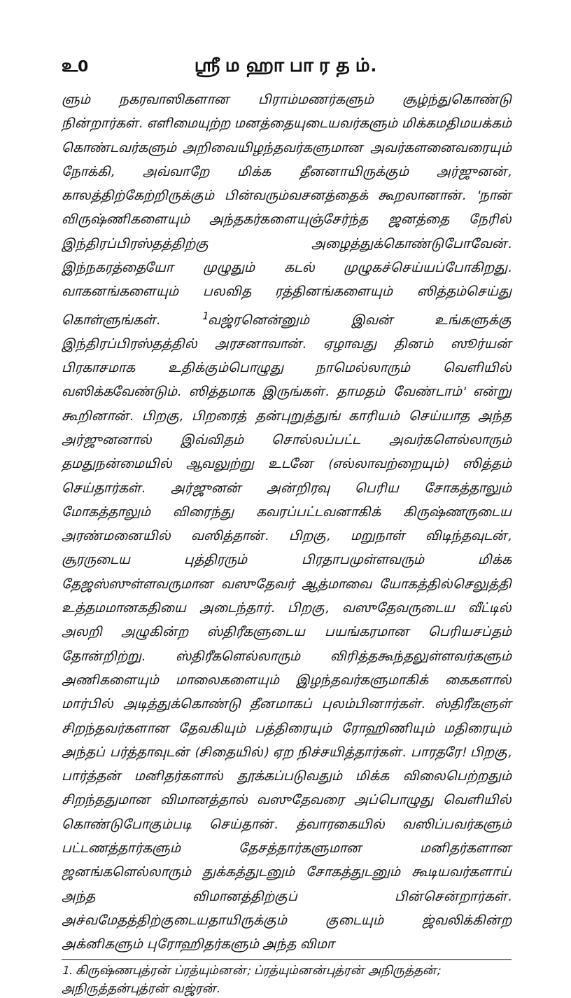உ0 ஸ்ரீ ம ஹா பா ர த ம்.
ளும் நகரவாஸிகளான பிராம்மணர்களும் சூழ்ந்துகொண்டு நின்றார்கள். எளிமையுற்ற மனத்தையுடையவர்களும் மிக்கமதிமயக்கம் கொண்டவர்களும் அறிவையிழந்தவர்களுமான அவர்களனைவரையும் நோக்கி, அவ்வாறே மிக்க தீனனாயிருக்கும் அர்ஜுனன், காலத்திற்கேற்றிருக்கும் பின்வரும்வசனத்தைக் கூறலானான். 'நான் விருஷ்ணிகளையும் அந்தகர்களையுஞ்சேர்ந்த ஜனத்தை நேரில் இந்திரப்பிரஸ்தத்திற்கு அழைத்துக்கொண்டுபோவேன். இந்நகரத்தையோ முழுதும் கடல் முழுகச்செய்யப்போகிறது. வாகனங்களையும் பலவித ரத்தினங்களையும் ஸித்தம்செய்து கொள்ளுங்கள். <sup>1</sup>வஜ்ரனென்னும் இவன் உங்களுக்கு இந்திரப்பிரஸ்தத்தில் அரசனாவான். ஏழாவது தினம் ஸூர்யன் பிரகாசமாக உதிக்கும்பொழுது நாமெல்லாரும் வெளியில் வஸிக்கவேண்டும். ஸித்தமாக இருங்கள். தாமதம் வேண்டாம்' என்று கூறினான். பிறகு, பிறரைத் தன்புறுத்துங் காரியம் செய்யாத அந்த அர்ஜுனனால் இவ்விதம் சொல்லப்பட்ட அவர்களெல்லாரும் தமதுநன்மையில் ஆவலுற்று உடனே (எல்லாவற்றையும்) ஸித்தம் செய்தார்கள். அர்ஜுனன் அன்றிரவு பெரிய சோகத்தாலும் மோகத்தாலும் விரைந்து கவரப்பட்டவனாகிக் கிருஷ்ணருடைய அரண்மனையில் வஸித்தான். பிறகு, மறுநாள் விடிந்தவுடன், சூரருடைய புத்திரரும் பிரதாபமுள்ளவரும் மிக்க தேஜஸ்ஸுள்ளவருமான வஸுதேவர் ஆத்மாவை யோகத்தில்செலுத்தி உத்தமமானகதியை அடைந்தார். பிறகு, வஸுதேவருடைய வீட்டில் அலறி அழுகின்ற ஸ்திரீகளுடைய பயங்கரமான பெரியசப்தம் தோன்றிற்று. ஸ்திரீகளெல்லாரும் விரித்தகூந்தலுள்ளவர்களும் அணிகளையும் மாலைகளையும் இழந்தவர்களுமாகிக் கைகளால் மார்பில் அடித்துக்கொண்டு தீனமாகப் புலம்பினார்கள். ஸ்திரீகளுள் சிறந்தவர்களான தேவகியும் பத்திரையும் ரோஹிணியும் மதிரையும் அந்தப் பர்த்தாவுடன் (சிதையில்) ஏற நிச்சயித்தார்கள். பாரதரே! பிறகு, பார்த்தன் மனிதர்களால் தூக்கப்படுவதும் மிக்க விலைபெற்றதும் சிறந்ததுமான விமானத்தால் வஸுதேவரை அப்பொழுது வெளியில் கொண்டுபோகும்படி செய்தான். த்வாரகையில் வஸிப்பவர்களும் பட்டணத்தார்களும் தேசத்தார்களுமான மனிதர்களான ஜனங்களெல்லாரும் துக்கத்துடனும் சோகத்துடனும் கூடியவர்களாய் அந்த விமானத்திற்குப் பின்சென்றார்கள். அச்வமேதத்திற்குடையதாயிருக்கும் குடையும் ஜ்வலிக்கின்ற அக்னிகளும் புரோஹிதர்களும் அந்த விமா
1. கிருஷ்ணபுத்ரன் ப்ரத்யும்னன்; ப்ரத்யும்னன்புத்ரன் அநிருத்தன்; அநிருத்தன்புத்ரன் வஜ்ரன்.